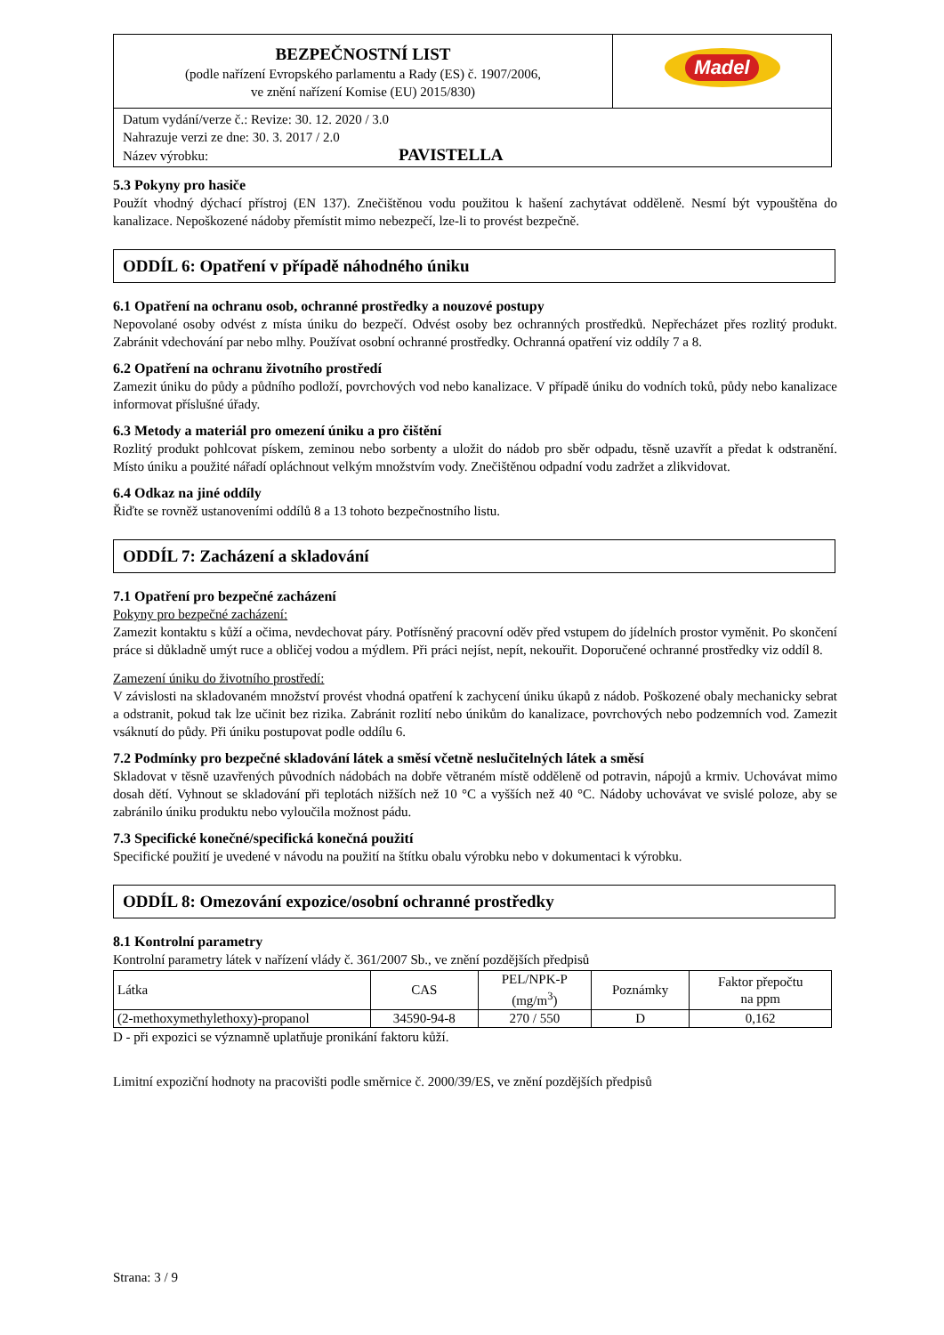| BEZPEČNOSTNÍ LIST (podle nařízení Evropského parlamentu a Rady (ES) č. 1907/2006, ve znění nařízení Komise (EU) 2015/830) | Madel |
| Datum vydání/verze č.: Revize: 30. 12. 2020 / 3.0 Nahrazuje verzi ze dne: 30. 3. 2017 / 2.0 Název výrobku: PAVISTELLA | |
5.3 Pokyny pro hasiče
Použít vhodný dýchací přístroj (EN 137). Znečištěnou vodu použitou k hašení zachytávat odděleně. Nesmí být vypouštěna do kanalizace. Nepoškozené nádoby přemístit mimo nebezpečí, lze-li to provést bezpečně.
ODDÍL 6: Opatření v případě náhodného úniku
6.1 Opatření na ochranu osob, ochranné prostředky a nouzové postupy
Nepovolané osoby odvést z místa úniku do bezpečí. Odvést osoby bez ochranných prostředků. Nepřecházet přes rozlitý produkt. Zabránit vdechování par nebo mlhy. Používat osobní ochranné prostředky. Ochranná opatření viz oddíly 7 a 8.
6.2 Opatření na ochranu životního prostředí
Zamezit úniku do půdy a půdního podloží, povrchových vod nebo kanalizace. V případě úniku do vodních toků, půdy nebo kanalizace informovat příslušné úřady.
6.3 Metody a materiál pro omezení úniku a pro čištění
Rozlitý produkt pohlcovat pískem, zeminou nebo sorbenty a uložit do nádob pro sběr odpadu, těsně uzavřít a předat k odstranění. Místo úniku a použité nářadí opláchnout velkým množstvím vody. Znečištěnou odpadní vodu zadržet a zlikvidovat.
6.4 Odkaz na jiné oddíly
Řiďte se rovněž ustanoveními oddílů 8 a 13 tohoto bezpečnostního listu.
ODDÍL 7: Zacházení a skladování
7.1 Opatření pro bezpečné zacházení
Pokyny pro bezpečné zacházení:
Zamezit kontaktu s kůží a očima, nevdechovat páry. Potřísněný pracovní oděv před vstupem do jídelních prostor vyměnit. Po skončení práce si důkladně umýt ruce a obličej vodou a mýdlem. Při práci nejíst, nepít, nekouřit. Doporučené ochranné prostředky viz oddíl 8.
Zamezení úniku do životního prostředí:
V závislosti na skladovaném množství provést vhodná opatření k zachycení úniku úkapů z nádob. Poškozené obaly mechanicky sebrat a odstranit, pokud tak lze učinit bez rizika. Zabránit rozlití nebo únikům do kanalizace, povrchových nebo podzemních vod. Zamezit vsáknutí do půdy. Při úniku postupovat podle oddílu 6.
7.2 Podmínky pro bezpečné skladování látek a směsí včetně neslučitelných látek a směsí
Skladovat v těsně uzavřených původních nádobách na dobře větraném místě odděleně od potravin, nápojů a krmiv. Uchovávat mimo dosah dětí. Vyhnout se skladování při teplotách nižších než 10 °C a vyšších než 40 °C. Nádoby uchovávat ve svislé poloze, aby se zabránilo úniku produktu nebo vyloučila možnost pádu.
7.3 Specifické konečné/specifická konečná použití
Specifické použití je uvedené v návodu na použití na štítku obalu výrobku nebo v dokumentaci k výrobku.
ODDÍL 8: Omezování expozice/osobní ochranné prostředky
8.1 Kontrolní parametry
Kontrolní parametry látek v nařízení vlády č. 361/2007 Sb., ve znění pozdějších předpisů
| Látka | CAS | PEL/NPK-P (mg/m<sup>3</sup>) | Poznámky | Faktor přepočtu na ppm |
| --- | --- | --- | --- | --- |
| (2-methoxymethylethoxy)-propanol | 34590-94-8 | 270 / 550 | D | 0,162 |
D - při expozici se významně uplatňuje pronikání faktoru kůží.
Limitní expoziční hodnoty na pracovišti podle směrnice č. 2000/39/ES, ve znění pozdějších předpisů
Strana: 3 / 9